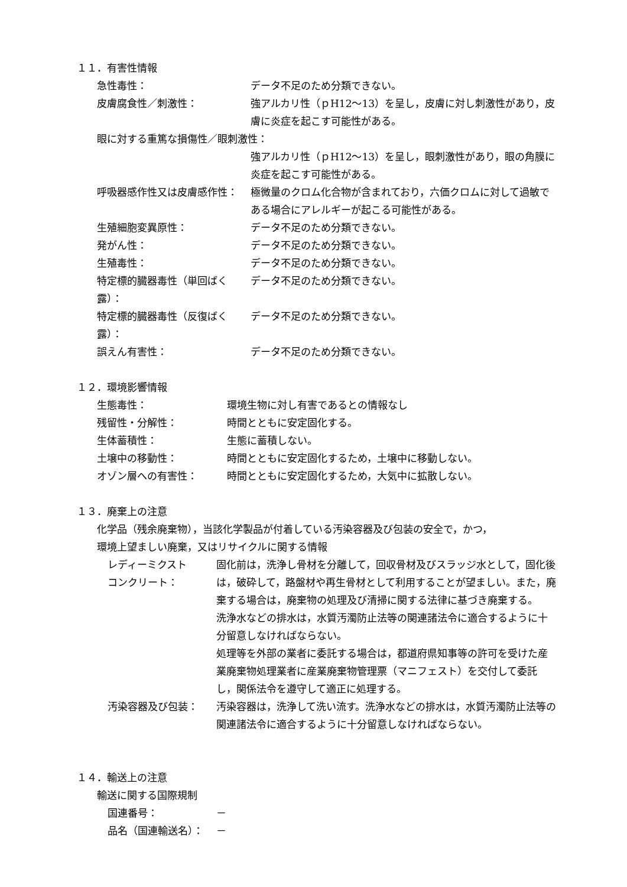１１．有害性情報
急性毒性： データ不足のため分類できない。
皮膚腐食性／刺激性： 強アルカリ性（ｐH12～13）を呈し，皮膚に対し刺激性があり，皮膚に炎症を起こす可能性がある。
眼に対する重篤な損傷性／眼刺激性：
強アルカリ性（ｐH12～13）を呈し，眼刺激性があり，眼の角膜に炎症を起こす可能性がある。
呼吸器感作性又は皮膚感作性： 極微量のクロム化合物が含まれており，六価クロムに対して過敏である場合にアレルギーが起こる可能性がある。
生殖細胞変異原性： データ不足のため分類できない。
発がん性： データ不足のため分類できない。
生殖毒性： データ不足のため分類できない。
特定標的臓器毒性（単回ばく露）：
データ不足のため分類できない。
特定標的臓器毒性（反復ばく露）：
データ不足のため分類できない。
誤えん有害性： データ不足のため分類できない。
１２．環境影響情報
生態毒性： 環境生物に対し有害であるとの情報なし
残留性・分解性： 時間とともに安定固化する。
生体蓄積性： 生態に蓄積しない。
土壌中の移動性： 時間とともに安定固化するため，土壌中に移動しない。
オゾン層への有害性： 時間とともに安定固化するため，大気中に拡散しない。
１３．廃棄上の注意
化学品（残余廃棄物），当該化学製品が付着している汚染容器及び包装の安全で，かつ，
環境上望ましい廃棄，又はリサイクルに関する情報
レディーミクスト
コンクリート：
固化前は，洗浄し骨材を分離して，回収骨材及びスラッジ水として，固化後は，破砕して，路盤材や再生骨材として利用することが望ましい。また，廃棄する場合は，廃棄物の処理及び清掃に関する法律に基づき廃棄する。
洗浄水などの排水は，水質汚濁防止法等の関連諸法令に適合するように十分留意しなければならない。
処理等を外部の業者に委託する場合は，都道府県知事等の許可を受けた産業廃棄物処理業者に産業廃棄物管理票（マニフェスト）を交付して委託し，関係法令を遵守して適正に処理する。
汚染容器及び包装： 汚染容器は，洗浄して洗い流す。洗浄水などの排水は，水質汚濁防止法等の関連諸法令に適合するように十分留意しなければならない。
１４．輸送上の注意
輸送に関する国際規制
国連番号： －
品名（国連輸送名）： －